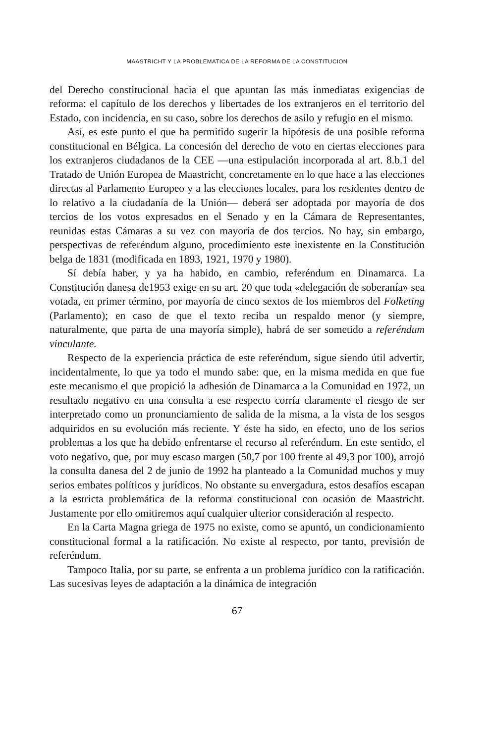MAASTRICHT Y LA PROBLEMATICA DE LA REFORMA DE LA CONSTITUCION
del Derecho constitucional hacia el que apuntan las más inmediatas exigencias de reforma: el capítulo de los derechos y libertades de los extranjeros en el territorio del Estado, con incidencia, en su caso, sobre los derechos de asilo y refugio en el mismo.
Así, es este punto el que ha permitido sugerir la hipótesis de una posible reforma constitucional en Bélgica. La concesión del derecho de voto en ciertas elecciones para los extranjeros ciudadanos de la CEE —una estipulación incorporada al art. 8.b.1 del Tratado de Unión Europea de Maastricht, concretamente en lo que hace a las elecciones directas al Parlamento Europeo y a las elecciones locales, para los residentes dentro de lo relativo a la ciudadanía de la Unión— deberá ser adoptada por mayoría de dos tercios de los votos expresados en el Senado y en la Cámara de Representantes, reunidas estas Cámaras a su vez con mayoría de dos tercios. No hay, sin embargo, perspectivas de referéndum alguno, procedimiento este inexistente en la Constitución belga de 1831 (modificada en 1893, 1921, 1970 y 1980).
Sí debía haber, y ya ha habido, en cambio, referéndum en Dinamarca. La Constitución danesa de1953 exige en su art. 20 que toda «delegación de soberanía» sea votada, en primer término, por mayoría de cinco sextos de los miembros del Folketing (Parlamento); en caso de que el texto reciba un respaldo menor (y siempre, naturalmente, que parta de una mayoría simple), habrá de ser sometido a referéndum vinculante.
Respecto de la experiencia práctica de este referéndum, sigue siendo útil advertir, incidentalmente, lo que ya todo el mundo sabe: que, en la misma medida en que fue este mecanismo el que propició la adhesión de Dinamarca a la Comunidad en 1972, un resultado negativo en una consulta a ese respecto corría claramente el riesgo de ser interpretado como un pronunciamiento de salida de la misma, a la vista de los sesgos adquiridos en su evolución más reciente. Y éste ha sido, en efecto, uno de los serios problemas a los que ha debido enfrentarse el recurso al referéndum. En este sentido, el voto negativo, que, por muy escaso margen (50,7 por 100 frente al 49,3 por 100), arrojó la consulta danesa del 2 de junio de 1992 ha planteado a la Comunidad muchos y muy serios embates políticos y jurídicos. No obstante su envergadura, estos desafíos escapan a la estricta problemática de la reforma constitucional con ocasión de Maastricht. Justamente por ello omitiremos aquí cualquier ulterior consideración al respecto.
En la Carta Magna griega de 1975 no existe, como se apuntó, un condicionamiento constitucional formal a la ratificación. No existe al respecto, por tanto, previsión de referéndum.
Tampoco Italia, por su parte, se enfrenta a un problema jurídico con la ratificación. Las sucesivas leyes de adaptación a la dinámica de integración
67